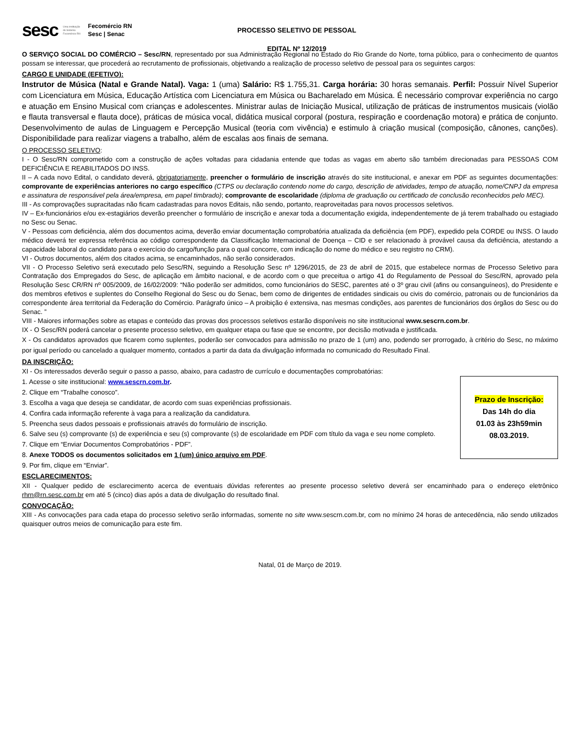sesc Uma instituição do Sistema Fecomércio RN Fecomércio RN
Sesc | Senac
PROCESSO SELETIVO DE PESSOAL
EDITAL Nº 12/2019
O SERVIÇO SOCIAL DO COMÉRCIO – Sesc/RN, representado por sua Administração Regional no Estado do Rio Grande do Norte, torna público, para o conhecimento de quantos possam se interessar, que procederá ao recrutamento de profissionais, objetivando a realização de processo seletivo de pessoal para os seguintes cargos:
CARGO E UNIDADE (EFETIVO):
Instrutor de Música (Natal e Grande Natal). Vaga: 1 (uma) Salário: R$ 1.755,31. Carga horária: 30 horas semanais. Perfil: Possuir Nível Superior com Licenciatura em Música, Educação Artística com Licenciatura em Música ou Bacharelado em Música. É necessário comprovar experiência no cargo e atuação em Ensino Musical com crianças e adolescentes. Ministrar aulas de Iniciação Musical, utilização de práticas de instrumentos musicais (violão e flauta transversal e flauta doce), práticas de música vocal, didática musical corporal (postura, respiração e coordenação motora) e prática de conjunto. Desenvolvimento de aulas de Linguagem e Percepção Musical (teoria com vivência) e estimulo à criação musical (composição, cânones, canções). Disponibilidade para realizar viagens a trabalho, além de escalas aos finais de semana.
O PROCESSO SELETIVO:
I - O Sesc/RN comprometido com a construção de ações voltadas para cidadania entende que todas as vagas em aberto são também direcionadas para PESSOAS COM DEFICIÊNCIA E REABILITADOS DO INSS.
II – A cada novo Edital, o candidato deverá, obrigatoriamente, preencher o formulário de inscrição através do site institucional, e anexar em PDF as seguintes documentações: comprovante de experiências anteriores no cargo específico (CTPS ou declaração contendo nome do cargo, descrição de atividades, tempo de atuação, nome/CNPJ da empresa e assinatura de responsável pela área/empresa, em papel timbrado); comprovante de escolaridade (diploma de graduação ou certificado de conclusão reconhecidos pelo MEC).
III - As comprovações supracitadas não ficam cadastradas para novos Editais, não sendo, portanto, reaproveitadas para novos processos seletivos.
IV – Ex-funcionários e/ou ex-estagiários deverão preencher o formulário de inscrição e anexar toda a documentação exigida, independentemente de já terem trabalhado ou estagiado no Sesc ou Senac.
V - Pessoas com deficiência, além dos documentos acima, deverão enviar documentação comprobatória atualizada da deficiência (em PDF), expedido pela CORDE ou INSS. O laudo médico deverá ter expressa referência ao código correspondente da Classificação Internacional de Doença – CID e ser relacionado à provável causa da deficiência, atestando a capacidade laboral do candidato para o exercício do cargo/função para o qual concorre, com indicação do nome do médico e seu registro no CRM).
VI - Outros documentos, além dos citados acima, se encaminhados, não serão considerados.
VII - O Processo Seletivo será executado pelo Sesc/RN, seguindo a Resolução Sesc nº 1296/2015, de 23 de abril de 2015, que estabelece normas de Processo Seletivo para Contratação dos Empregados do Sesc, de aplicação em âmbito nacional, e de acordo com o que preceitua o artigo 41 do Regulamento de Pessoal do Sesc/RN, aprovado pela Resolução Sesc CR/RN nº 005/2009, de 16/02/2009: “Não poderão ser admitidos, como funcionários do SESC, parentes até o 3º grau civil (afins ou consanguíneos), do Presidente e dos membros efetivos e suplentes do Conselho Regional do Sesc ou do Senac, bem como de dirigentes de entidades sindicais ou civis do comércio, patronais ou de funcionários da correspondente área territorial da Federação do Comércio. Parágrafo único – A proibição é extensiva, nas mesmas condições, aos parentes de funcionários dos órgãos do Sesc ou do Senac. ”
VIII - Maiores informações sobre as etapas e conteúdo das provas dos processos seletivos estarão disponíveis no site institucional www.sescrn.com.br.
IX - O Sesc/RN poderá cancelar o presente processo seletivo, em qualquer etapa ou fase que se encontre, por decisão motivada e justificada.
X - Os candidatos aprovados que ficarem como suplentes, poderão ser convocados para admissão no prazo de 1 (um) ano, podendo ser prorrogado, à critério do Sesc, no máximo por igual período ou cancelado a qualquer momento, contados a partir da data da divulgação informada no comunicado do Resultado Final.
DA INSCRIÇÃO:
XI - Os interessados deverão seguir o passo a passo, abaixo, para cadastro de currículo e documentações comprobatórias:
Prazo de Inscrição:
Das 14h do dia
01.03 às 23h59min
08.03.2019.
1. Acesse o site institucional: www.sescrn.com.br.
2. Clique em “Trabalhe conosco”.
3. Escolha a vaga que deseja se candidatar, de acordo com suas experiências profissionais.
4. Confira cada informação referente à vaga para a realização da candidatura.
5. Preencha seus dados pessoais e profissionais através do formulário de inscrição.
6. Salve seu (s) comprovante (s) de experiência e seu (s) comprovante (s) de escolaridade em PDF com título da vaga e seu nome completo.
7. Clique em “Enviar Documentos Comprobatórios - PDF”.
8. Anexe TODOS os documentos solicitados em 1 (um) único arquivo em PDF.
9. Por fim, clique em “Enviar”.
ESCLARECIMENTOS:
XII - Qualquer pedido de esclarecimento acerca de eventuais dúvidas referentes ao presente processo seletivo deverá ser encaminhado para o endereço eletrônico rhrn@rn.sesc.com.br em até 5 (cinco) dias após a data de divulgação do resultado final.
CONVOCAÇÃO:
XIII - As convocações para cada etapa do processo seletivo serão informadas, somente no site www.sescrn.com.br, com no mínimo 24 horas de antecedência, não sendo utilizados quaisquer outros meios de comunicação para este fim.
Natal, 01 de Março de 2019.